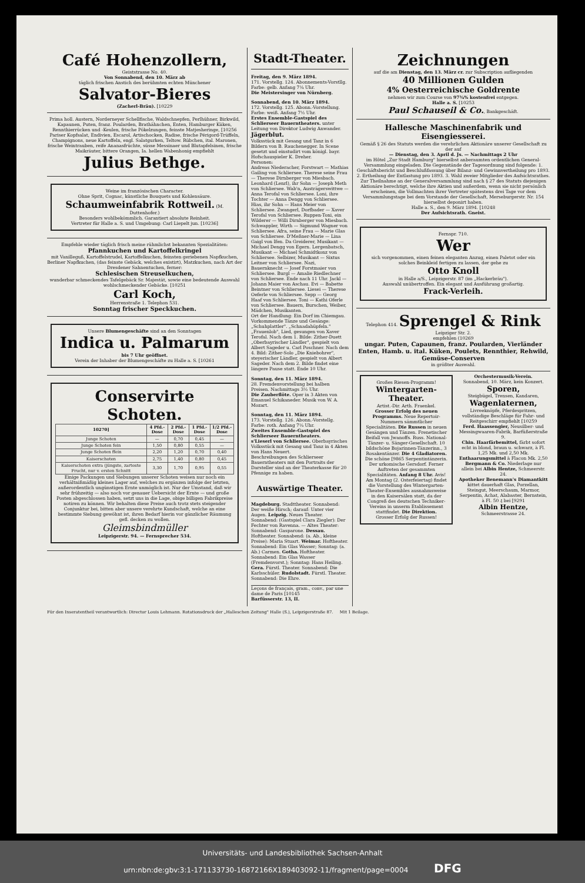Café Hohenzollern,
Geiststrasse No. 40.
Von Sonnabend, den 10. März ab
täglich frischen Anstich des berühmten echten Münchener
Salvator-Bieres
(Zacherl-Bräu). [10229
Prima holl. Austern, Norderneyer Schellfische, Waldschnepfen, Perlhühner, Birkwild, Kapaunen, Puten, franz. Poularden, Brathähnchen, Enten, Hamburger Küken, Rennthierrücken und -Keulen, frische Pökelzungen, feinste Matjesheringe, [10256 Pariser Kopfsalat, Endivien, Escarol, Artischocken, Radise, frische Périgord-Trüffeln, Champignons, neue Kartoffeln, engl. Salatgurken, Teltow. Rübchen, ital. Maronen, frische Weintrauben, reife Ananasfrüchte, süsse Messinaer und Blutapfelsinen, frische Maikräuter, bittere Orangen, Ia. hellen Wabenhonig empfiehlt
Julius Bethge.
Weine im französischen Character.
Ohne Sprit, Cognac, künstliche Bouquets und Kohlensäure.
Schaumweinfabrik Rottweil. (M. Duttenhofer.)
Besonders wohlbekömmlich. Garantiert absolute Reinheit.
Vertreter für Halle a. S. und Umgebung: Carl Liepelt jun. [10236]
Empfehle wieder täglich frisch meine rühmlichst bekannten Spezialitäten:
Pfannkuchen und Kartoffelkringel
mit Vanilleguß, Kartoffelstrudel, Kartoffelkuchen, feinsten geriebenen Napfkuchen, Berliner Napfkuchen, (das feinste Gebäck, welches existirt), Matzkuchen, nach Art der Dresdener Sahnentuchen, ferner:
Schlesischen Streuselkuchen,
wunderbar schmeckendes Tafelgebäck Sr. Majestät, sowie eine bedeutende Auswahl wohlschmeckender Gebäcke. [10251
Carl Koch,
Herrenstraße 1. Telephon 531.
Sonntag frischer Speckkuchen.
Unsere Blumengeschäfte sind an den Sonntagen
Indica u. Palmarum
bis 7 Uhr geöffnet.
Verein der Inhaber der Blumengeschäfte zu Halle a. S. [10261
Conservirte Schoten.
| 10270] | 4 Pfd.-Dose | 2 Pfd.-Dose | 1 Pfd.-Dose | 1/2 Pfd.-Dose |
| --- | --- | --- | --- | --- |
| Junge Schoten | — | 0,70 | 0,45 | — |
| Junge Schoten fein | 1,50 | 0,80 | 0,55 | — |
| Junge Schoten ffein | 2,20 | 1,20 | 0,70 | 0,40 |
| Kaiserschoten | 2,75 | 1,40 | 0,80 | 0,45 |
| Kaiserschoten extra (jüngste, zarteste Frucht, nur v. ersten Schnitt | 3,30 | 1,70 | 0,95 | 0,55 |
Einige Packungen und Siebungen unserer Schoten weisen nur noch ein verhältnißmäßig kleines Lager auf, welches zu ergänzen infolge der letzten, außerordentlich ungünstigen Ernte unmöglich ist. Nur der Umstand, daß wir sehr frühzeitig — also noch vor genauer Uebersicht der Ernte — und große Posten abgeschlossen haben, setzt uns in die Lage, obige billigen Fabrikpreise notiren zu können. Wir behalten diese Preise auch trotz stets steigender Conjunktur bei, bitten aber unsere verehrte Kundschaft, welche an eine bestimmte Siebung gewöhnt ist, ihren Bedarf hierin vor gänzlicher Räumung gefl. decken zu wollen.
Gleimsbindmüller
Leipzigerstr. 94. — Fernsprecher 534.
Stadt-Theater.
Freitag, den 9. März 1894.
171. Vorstellg. 124. Abonnements-Vorstllg. Farbe: gelb. Anfang 7¼ Uhr.
Die Meistersinger von Nürnberg.
Sonnabend, den 10. März 1894.
172. Vorstellg. 125. Abonn.-Vorstellung. Farbe: weiß. Anfang 7½ Uhr.
Erstes Ensemble-Gastspiel des Schlierseer Bauerntheaters. unter Leitung von Direktor Ludwig Anwander.
Jägerblut.
Volksstück mit Gesang und Tanz in 6 Bildern von B. Rauchenegger. In Scene gesetzt und einstudirt vom königl. bayr. Hofschauspieler K. Dreher.
Personen:
Andreas Niederacher, Forstwart — Mathias Gailing von Schliersee. Therese seine Frau — Therese Dirnberger von Miesbach. Leonhard (Lenrl), ihr Sohn — Joseph Meth von Schliersee. Wab'n, Austrägerswittwe — Anna Terofal von Schliersee. Loni, ihre Tochter — Anna Dengg von Schliersee. Hias, ihr Sohn — Hans Meier von Schliersee. Zwangerl, Dorfbader — Xaver Terofal von Schliersee. Ruppen-Toni, ein Wilderer — Willi Dirnberger von Miesbach. Schwappler, Wirth — Sigmund Wagner von Schliersee. Afra, seine Frau — Marie Glas von Schliersee. D'Meßner-Marie — Lina Gaigl von Ifen. Da Greiderer, Musikant — Michael Dengg von Egern. Lergenbatsch, Musikant — Michael Schmidtkonz von Schliersee. Selbizer, Musikant — Sixtus Leitner von Schliersee. Nazi, Bauernknecht — Josef Forstmaier von Schliersee. Burgl — Amalie Riedlechner von Schliersee. Ende nach 11 Uhr. Jackl — Johann Maier von Aschau. Evi — Babette Beintner von Schliersee. Liesei — Therese Oeferle von Schliersee. Sepp — Georg Haaf von Schliersee. Toni — Kathi Oferle von Schliersee. Bauern, Burschen, Weiber, Mädchen, Musikanten.
Ort der Handlung: Ein Dorf im Chiemgau. Vorkommende Tänze und Gesänge: „Schuhplattler". „Schnadahüpfeln." „Frauenlob", Lied, gesungen von Xaver Terofal. Nach dem 1. Bilde: Zither-Duett „Oberbayrischer Ländler", gespielt von Albert Sageder u. Carl Poschner. Nach dem 4. Bild: Zither-Solo „Die Kniebohrer", steyerischer Ländler, gespielt von Albert Sageder. Nach dem 2. Bilde findet eine längere Pause statt. Ende 10 Uhr.
Sonntag, den 11. März 1894.
28. Fremdenvorstellung bei halben Preisen. Nachmittags 3½ Uhr.
Die Zauberflöte. Oper in 3 Akten von Emanuel Schikaneder. Musik von W. A. Mozart.
Sonntag, den 11. März 1894.
173. Vorstellg. 126. Abonn.-Vorstellg. Farbe: roth. Anfang 7¼ Uhr.
Zweites Ensemble-Gastspiel des Schlierseer Bauerntheaters.
s'Lieserl von Schliersee. Oberbayrisches Volksstück mit Gesang und Tanz in 4 Akten von Hans Neuert.
Beschreibungen des Schlierseer Bauerntheaters mit den Portraits der Darsteller sind an der Theaterkasse für 20 Pfennige zu haben.
Auswärtige Theater.
Magdeburg. Stadttheater. Sonnabend: Der weiße Hirsch; darauf: Unter vier Augen. Leipzig. Neues Theater. Sonnabend: (Gastspiel Clara Ziegler): Der Fechter von Ravenna. — Altes Theater: Sonnabend: Gasparone. Dessau. Hoftheater. Sonnabend: (a. Ab., kleine Preise): Maria Stuart. Weimar. Hoftheater. Sonnabend: Ein Glas Wasser; Sonntag: (a. Ab.) Carmen. Gotha. Hoftheater. Sonnabend: Ein Glas Wasser (Fremdenvorst.); Sonntag: Hans Heiling. Gera. Fürstl. Theater. Sonnabend: Die Karlsschüler. Rudolstadt. Fürstl. Theater. Sonnabend: Die Ehre.
Leçons de français, gram., conv., par une dame de Paris [10145
Barfüsserstr. 13, II.
Zeichnungen
auf die am Dienstag, den 13. März cr. zur Subscription aufliegenden
40 Millionen Gulden
4% Oesterreichische Goldrente
nehmen wir zum Course von 97¾% kostenfrei entgegen.
Halle a. S. [10253
Paul Schauseil & Co., Bankgeschäft.
Hallesche Maschinenfabrik und Eisengiesserei.
Gemäß § 26 des Statuts werden die verehrlichen Aktionäre unserer Gesellschaft zu der auf
— Dienstag, den 3. April d. Js. — Nachmittags 2 Uhr
im Hôtel „Zur Stadt Hamburg" hierselbst anberaumten ordentlichen General-Versammlung eingeladen. Die Gegenstände der Tagesordnung sind folgende: 1. Geschäftsbericht und Beschlußfassung über Bilanz- und Gewinnvertheilung pro 1893. 2. Ertheilung der Entlastung pro 1893. 3. Wahl zweier Mitglieder des Aufsichtsrathes. Zur Theilnahme an der Generalversammlung sind nach § 27 des Statuts diejenigen Aktionäre berechtigt, welche ihre Aktien und außerdem, wenn sie nicht persönlich erscheinen, die Vollmachten ihrer Vertreter spätestens drei Tage vor dem Versammlungstage bei dem Vorstande der Gesellschaft, Merseburgerstr. Nr. 154 hierselbst deponirt haben.
Halle a. S., den 9. März 1894. [10248
Der Aufsichtsrath. Gneist.
Fernspr. 710.
Wer
sich vorgenommen, einen feinen eleganten Anzug, einen Paletot oder ein solches Beinkleid fertigen zu lassen, der gehe zu
Otto Knoll
in Halle a/S., Leipzigerstr. 87 (im „Hackerbräu").
Auswahl unübertroffen. Ein elegant und Ausführung großartig.
Frack-Verleih.
Telephon 414. Sprengel & Rink Leipziger Str. 2.
empfehlen (10269
ungar. Puten, Capaunen, franz. Poularden, Vierländer Enten, Hamb. u. ital. Küken, Poulets, Rennthier, Rehwild, Gemüse-Conserven
in größter Auswahl.
Großes Riesen-Programm!
Wintergarten-Theater.
Artist.-Dir. Arth. Fraenkel.
Grosser Erfolg des neuen Programms. Neue Repertoir-Nummern sämmtlicher Specialitäten. Die Russen in neuen Gesängen und Tänzen. Frenetischer Beifall von Jwanoffs. Russ. National-Tänzer- u. Sänger-Gesellschaft. 10 bildschöne Bojarinnen-Tänzerinn., 3 Rosakentänzer. Die 4 Gladiatoren. Die schöne [9865 Serpentintänzerin. Der urkomische Gersdorf. Ferner Auftreten der gesammten Specialitäten. Anfang 8 Uhr. Avis! Am Montag (2. Osterfeiertag) findet die Vorstellung des Wintergarten-Theater-Ensembles ausnahmsweise in den Kaisersälen statt, da der Congreß des deutschen Techniker-Vereins in unserm Etablissement stattfindet. Die Direktion.
Grosser Erfolg der Russen!
Orchestermusik-Verein.
Sonnabend, 10. März, kein Konzert.
Sporen,
Steigbügel, Trensen, Kandaren,
Wagenlaternen,
Livreeknöpfe, Pferdespritzen, vollständige Beschläge für Fahr- und Reitgeschirr empfiehlt [10259
Ferd. Haassengier, Neusilber- und Messingwaaren-Fabrik, Barfüßerstraße 9.
Chin. Haarfärbemittel, färbt sofort echt in blond, braun u. schwarz, à Fl. 1,25 Mk. und 2,50 Mk.
Enthaarungsmittel à Flacon Mk. 2,50 Bergmann & Co. Niederlage nur allein bei Albin Hentze, Schmeerstr. 24.
Apotheker Benemann's Diamantkitt kittet dauerhaft Glas, Porzellan, Steingut, Meerschaum, Marmor, Serpentin, Achat, Alabaster, Bernstein, à Fl. 50 ₰ bei [9291
Albin Hentze,
Schmeerstrasse 24.
Für den Inseratentheil verantwortlich: Director Louis Lehmann. Rotationsdruck der „Halleschen Zeitung" Halle (S.), Leipzigerstraße 87. Mit 1 Beilage.
Universitäts- und Landesbibliothek Sachsen-Anhalt
urn:nbn:de:gbv:3:1-171133730-16872166X189403092-11/fragment/page=0004 DFG